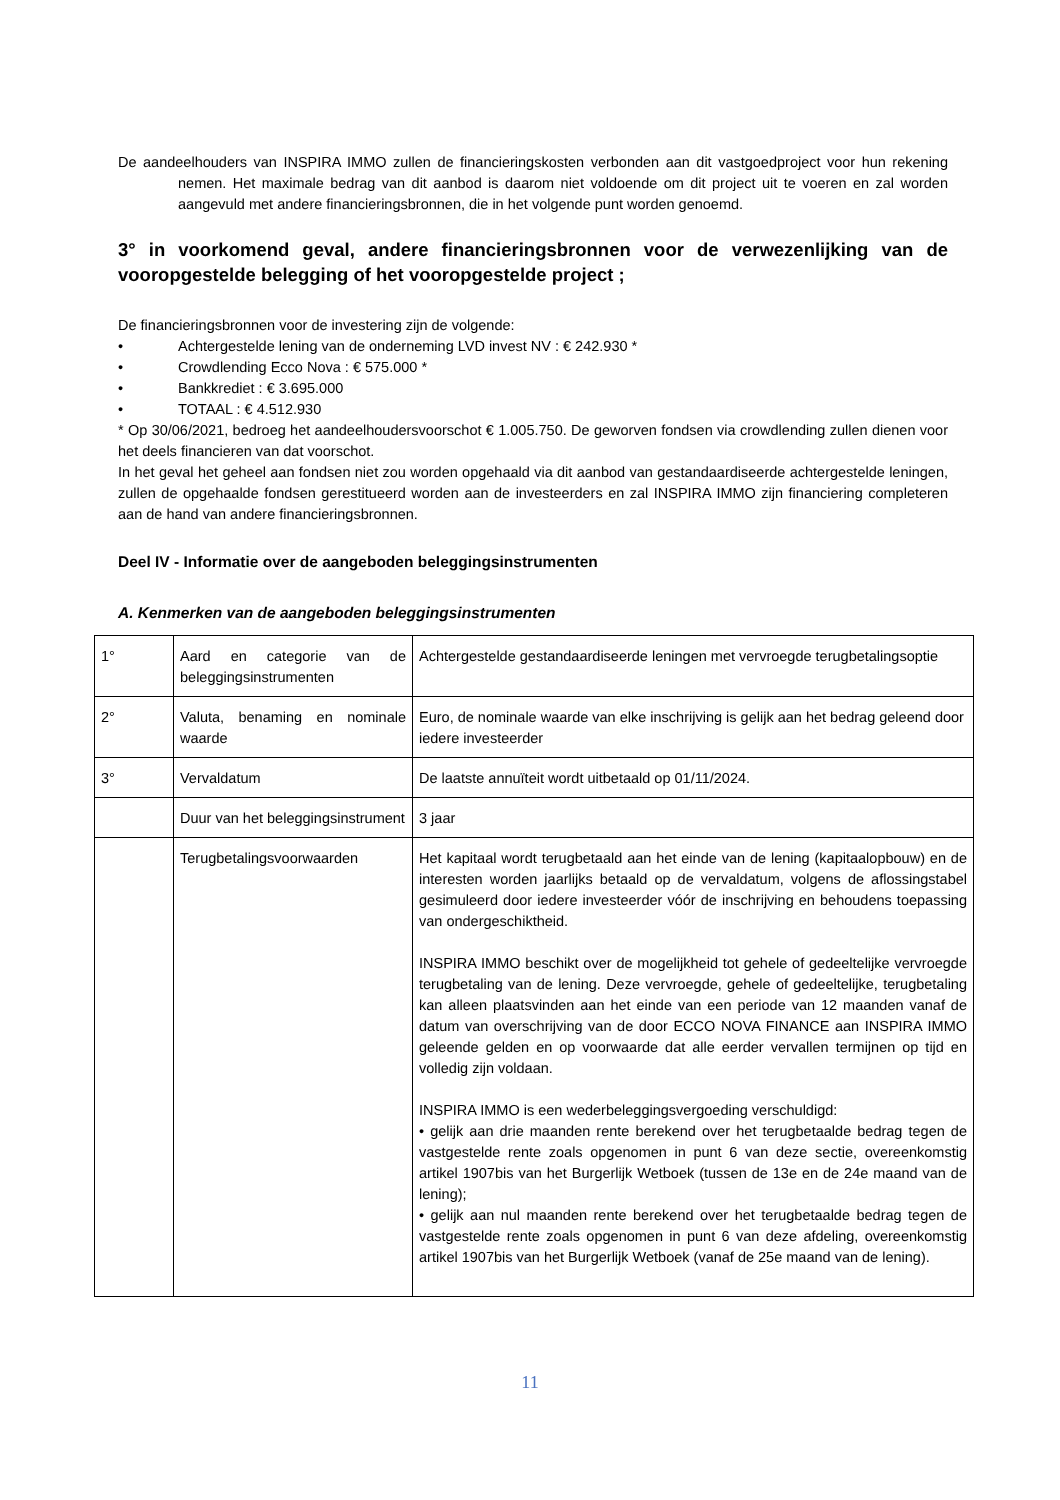De aandeelhouders van INSPIRA IMMO zullen de financieringskosten verbonden aan dit vastgoedproject voor hun rekening nemen. Het maximale bedrag van dit aanbod is daarom niet voldoende om dit project uit te voeren en zal worden aangevuld met andere financieringsbronnen, die in het volgende punt worden genoemd.
3° in voorkomend geval, andere financieringsbronnen voor de verwezenlijking van de vooropgestelde belegging of het vooropgestelde project ;
De financieringsbronnen voor de investering zijn de volgende:
• Achtergestelde lening van de onderneming LVD invest NV : € 242.930 *
• Crowdlending Ecco Nova : € 575.000 *
• Bankkrediet : € 3.695.000
• TOTAAL : € 4.512.930
* Op 30/06/2021, bedroeg het aandeelhoudersvoorschot € 1.005.750. De geworven fondsen via crowdlending zullen dienen voor het deels financieren van dat voorschot.
In het geval het geheel aan fondsen niet zou worden opgehaald via dit aanbod van gestandaardiseerde achtergestelde leningen, zullen de opgehaalde fondsen gerestitueerd worden aan de investeerders en zal INSPIRA IMMO zijn financiering completeren aan de hand van andere financieringsbronnen.
Deel IV - Informatie over de aangeboden beleggingsinstrumenten
A. Kenmerken van de aangeboden beleggingsinstrumenten
| 1° | Aard en categorie van de beleggingsinstrumenten | Achtergestelde gestandaardiseerde leningen met vervroegde terugbetalingsoptie |
| 2° | Valuta, benaming en nominale waarde | Euro, de nominale waarde van elke inschrijving is gelijk aan het bedrag geleend door iedere investeerder |
| 3° | Vervaldatum | De laatste annuïteit wordt uitbetaald op 01/11/2024. |
| | Duur van het beleggingsinstrument | 3 jaar |
| | Terugbetalingsvoorwaarden | Het kapitaal wordt terugbetaald aan het einde van de lening (kapitaalopbouw) en de interesten worden jaarlijks betaald op de vervaldatum, volgens de aflossingstabel gesimuleerd door iedere investeerder vóór de inschrijving en behoudens toepassing van ondergeschiktheid. INSPIRA IMMO beschikt over de mogelijkheid tot gehele of gedeeltelijke vervroegde terugbetaling van de lening. Deze vervroegde, gehele of gedeeltelijke, terugbetaling kan alleen plaatsvinden aan het einde van een periode van 12 maanden vanaf de datum van overschrijving van de door ECCO NOVA FINANCE aan INSPIRA IMMO geleende gelden en op voorwaarde dat alle eerder vervallen termijnen op tijd en volledig zijn voldaan. INSPIRA IMMO is een wederbeleggingsvergoeding verschuldigd: • gelijk aan drie maanden rente berekend over het terugbetaalde bedrag tegen de vastgestelde rente zoals opgenomen in punt 6 van deze sectie, overeenkomstig artikel 1907bis van het Burgerlijk Wetboek (tussen de 13e en de 24e maand van de lening); • gelijk aan nul maanden rente berekend over het terugbetaalde bedrag tegen de vastgestelde rente zoals opgenomen in punt 6 van deze afdeling, overeenkomstig artikel 1907bis van het Burgerlijk Wetboek (vanaf de 25e maand van de lening). |
11